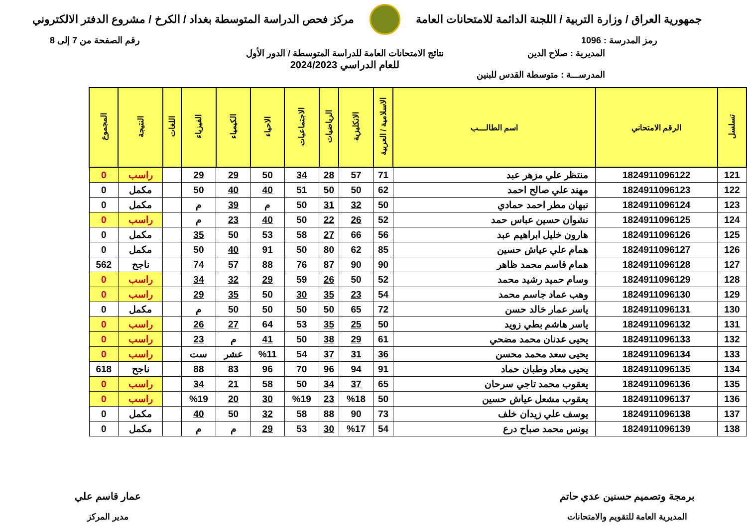جمهورية العراق / وزارة التربية / اللجنة الدائمة للامتحانات العامة
مركز فحص الدراسة المتوسطة بغداد / الكرخ / مشروع الدفتر الالكتروني
رمز المدرسة : 1096 رقم الصفحة من 7 إلى 8
المديرية : صلاح الدين
المدرســـة : متوسطة القدس للبنين
نتائج الامتحانات العامة للدراسة المتوسطة / الدور الأول
للعام الدراسي 2024/2023
| تسلسل | الرقم الامتحاني | اسم الطالـــب | الاسلامية / العربية | الانكليزية | الرياضيات | الاجتماعيات | الاحياء | الكيمياء | الفيزياء | اللغات | النتيجة | المجموع |
| --- | --- | --- | --- | --- | --- | --- | --- | --- | --- | --- | --- | --- |
| 121 | 1824911096122 | منتظر علي مزهر عبد | 71 | 57 | 28 | 34 | 50 | 29 | 29 | | راسب | 0 |
| 122 | 1824911096123 | مهند علي صالح احمد | 62 | 50 | 50 | 51 | 40 | 40 | 50 | | مكمل | 0 |
| 123 | 1824911096124 | نبهان مطر احمد حمادي | 50 | 32 | 31 | 50 | م | 39 | م | | مكمل | 0 |
| 124 | 1824911096125 | نشوان حسين عباس حمد | 52 | 26 | 22 | 50 | 40 | 23 | م | | راسب | 0 |
| 125 | 1824911096126 | هارون خليل ابراهيم عبد | 56 | 66 | 27 | 58 | 53 | 50 | 35 | | مكمل | 0 |
| 126 | 1824911096127 | همام علي عياش حسين | 85 | 62 | 80 | 50 | 91 | 40 | 50 | | مكمل | 0 |
| 127 | 1824911096128 | همام قاسم محمد ظاهر | 90 | 90 | 87 | 76 | 88 | 57 | 74 | | ناجح | 562 |
| 128 | 1824911096129 | وسام حميد رشيد محمد | 52 | 50 | 26 | 59 | 29 | 32 | 34 | | راسب | 0 |
| 129 | 1824911096130 | وهب عماد جاسم محمد | 54 | 23 | 35 | 30 | 50 | 35 | 29 | | راسب | 0 |
| 130 | 1824911096131 | ياسر عمار خالد حسن | 72 | 65 | 50 | 50 | 50 | 50 | م | | مكمل | 0 |
| 131 | 1824911096132 | ياسر هاشم بطي زويد | 50 | 25 | 35 | 53 | 64 | 27 | 26 | | راسب | 0 |
| 132 | 1824911096133 | يحيى عدنان محمد مضحي | 61 | 29 | 38 | 50 | 41 | م | 23 | | راسب | 0 |
| 133 | 1824911096134 | يحيى سعد محمد محسن | 36 | 31 | 37 | 54 | %11 | عشر | ست | | راسب | 0 |
| 134 | 1824911096135 | يحيى معاد وطبان حماد | 91 | 94 | 96 | 70 | 96 | 83 | 88 | | ناجح | 618 |
| 135 | 1824911096136 | يعقوب محمد تاجي سرحان | 65 | 37 | 34 | 50 | 58 | 21 | 34 | | راسب | 0 |
| 136 | 1824911096137 | يعقوب مشعل عياش حسين | 50 | %18 | 23 | %19 | 30 | 20 | %19 | | راسب | 0 |
| 137 | 1824911096138 | يوسف علي زيدان خلف | 73 | 90 | 88 | 58 | 32 | 50 | 40 | | مكمل | 0 |
| 138 | 1824911096139 | يونس محمد صباح درع | 54 | %17 | 30 | 53 | 29 | م | م | | مكمل | 0 |
برمجة وتصميم حسنين عدي حاتم
المديرية العامة للتقويم والامتحانات
عمار قاسم علي
مدير المركز